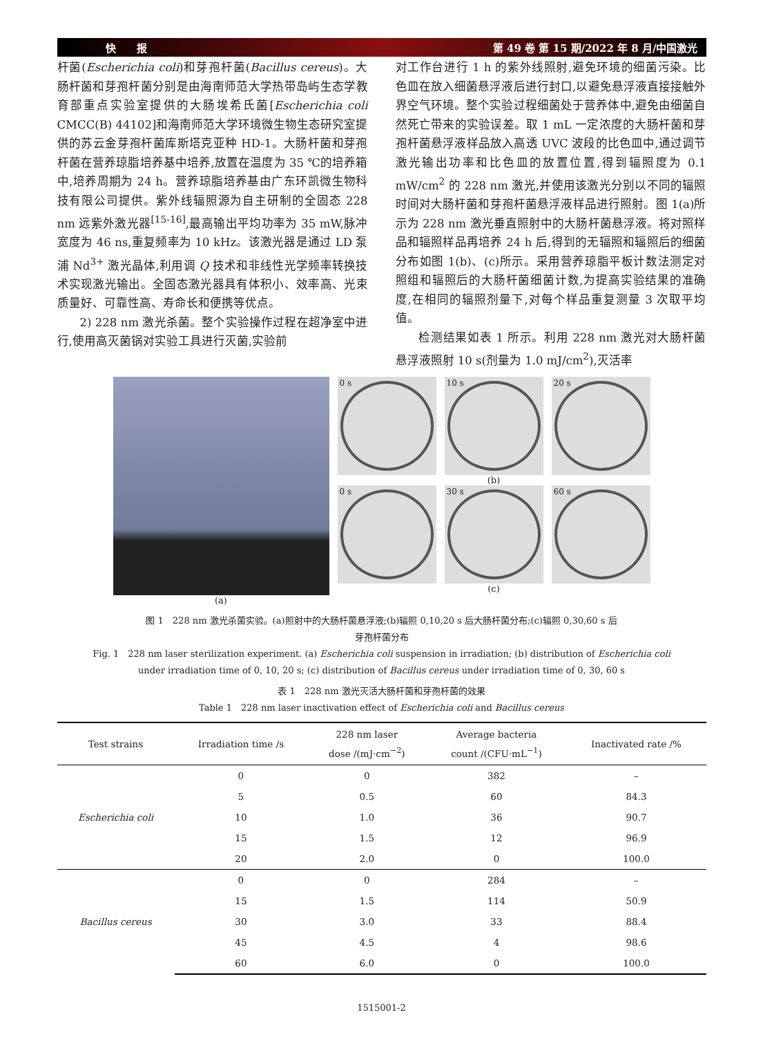快　　报 第 49 卷 第 15 期/2022 年 8 月/中国激光
杆菌(Escherichia coli)和芽孢杆菌(Bacillus cereus)。大肠杆菌和芽孢杆菌分别是由海南师范大学热带岛屿生态学教育部重点实验室提供的大肠埃希氏菌[Escherichia coli CMCC(B) 44102]和海南师范大学环境微生物生态研究室提供的苏云金芽孢杆菌库斯塔克亚种 HD-1。大肠杆菌和芽孢杆菌在营养琼脂培养基中培养,放置在温度为 35 ℃的培养箱中,培养周期为 24 h。营养琼脂培养基由广东环凯微生物科技有限公司提供。紫外线辐照源为自主研制的全固态 228 nm 远紫外激光器<sup>[15-16]</sup>,最高输出平均功率为 35 mW,脉冲宽度为 46 ns,重复频率为 10 kHz。该激光器是通过 LD 泵浦 Nd<sup>3+</sup> 激光晶体,利用调 Q 技术和非线性光学频率转换技术实现激光输出。全固态激光器具有体积小、效率高、光束质量好、可靠性高、寿命长和便携等优点。
  2) 228 nm 激光杀菌。整个实验操作过程在超净室中进行,使用高灭菌锅对实验工具进行灭菌,实验前
对工作台进行 1 h 的紫外线照射,避免环境的细菌污染。比色皿在放入细菌悬浮液后进行封口,以避免悬浮液直接接触外界空气环境。整个实验过程细菌处于营养体中,避免由细菌自然死亡带来的实验误差。取 1 mL 一定浓度的大肠杆菌和芽孢杆菌悬浮液样品放入高透 UVC 波段的比色皿中,通过调节激光输出功率和比色皿的放置位置,得到辐照度为 0.1 mW/cm<sup>2</sup> 的 228 nm 激光,并使用该激光分别以不同的辐照时间对大肠杆菌和芽孢杆菌悬浮液样品进行照射。图 1(a)所示为 228 nm 激光垂直照射中的大肠杆菌悬浮液。将对照样品和辐照样品再培养 24 h 后,得到的无辐照和辐照后的细菌分布如图 1(b)、(c)所示。采用营养琼脂平板计数法测定对照组和辐照后的大肠杆菌细菌计数,为提高实验结果的准确度,在相同的辐照剂量下,对每个样品重复测量 3 次取平均值。
  检测结果如表 1 所示。利用 228 nm 激光对大肠杆菌悬浮液照射 10 s(剂量为 1.0 mJ/cm<sup>2</sup>),灭活率
(a)
0 s
10 s
20 s
(b)
0 s
30 s
60 s
(c)
图 1　228 nm 激光杀菌实验。(a)照射中的大肠杆菌悬浮液;(b)辐照 0,10,20 s 后大肠杆菌分布;(c)辐照 0,30,60 s 后
芽孢杆菌分布
Fig. 1　228 nm laser sterilization experiment. (a) Escherichia coli suspension in irradiation; (b) distribution of Escherichia coli
under irradiation time of 0, 10, 20 s; (c) distribution of Bacillus cereus under irradiation time of 0, 30, 60 s
表 1　228 nm 激光灭活大肠杆菌和芽孢杆菌的效果
Table 1　228 nm laser inactivation effect of Escherichia coli and Bacillus cereus
| Test strains | Irradiation time /s | 228 nm laser dose /(mJ·cm<sup>−2</sup>) | Average bacteria count /(CFU·mL<sup>−1</sup>) | Inactivated rate /% |
| --- | --- | --- | --- | --- |
| Escherichia coli | 0 | 0 | 382 | – |
| | 5 | 0.5 | 60 | 84.3 |
| | 10 | 1.0 | 36 | 90.7 |
| | 15 | 1.5 | 12 | 96.9 |
| | 20 | 2.0 | 0 | 100.0 |
| Bacillus cereus | 0 | 0 | 284 | – |
| | 15 | 1.5 | 114 | 50.9 |
| | 30 | 3.0 | 33 | 88.4 |
| | 45 | 4.5 | 4 | 98.6 |
| | 60 | 6.0 | 0 | 100.0 |
1515001-2